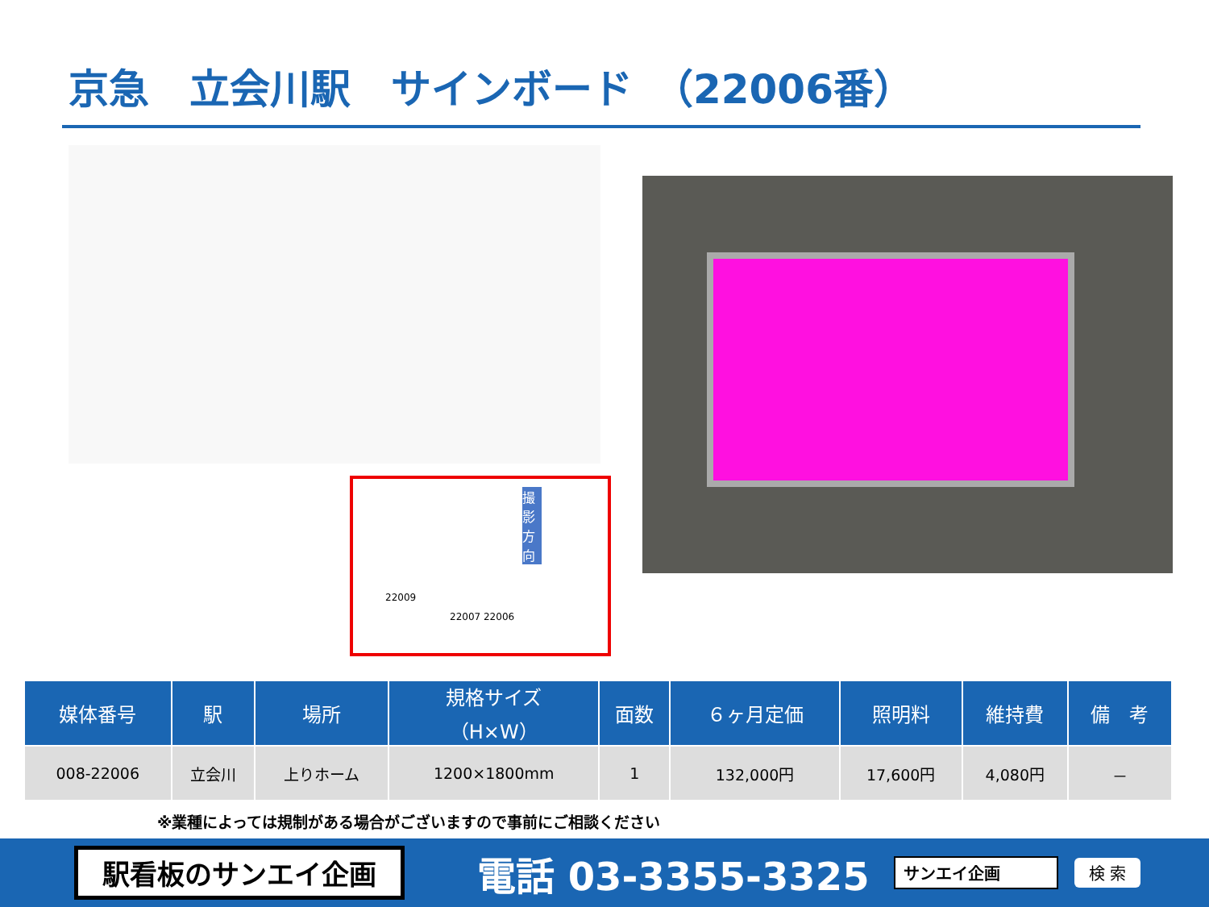京急　立会川駅　サインボード　（22006番）
22009
22007 22006
撮影方向
| 媒体番号 | 駅 | 場所 | 規格サイズ （H×W） | 面数 | ６ヶ月定価 | 照明料 | 維持費 | 備 考 |
| --- | --- | --- | --- | --- | --- | --- | --- | --- |
| 008-22006 | 立会川 | 上りホーム | 1200×1800mm | 1 | 132,000円 | 17,600円 | 4,080円 | － |
※業種によっては規制がある場合がございますので事前にご相談ください
駅看板のサンエイ企画
電話 03-3355-3325
サンエイ企画 検 索